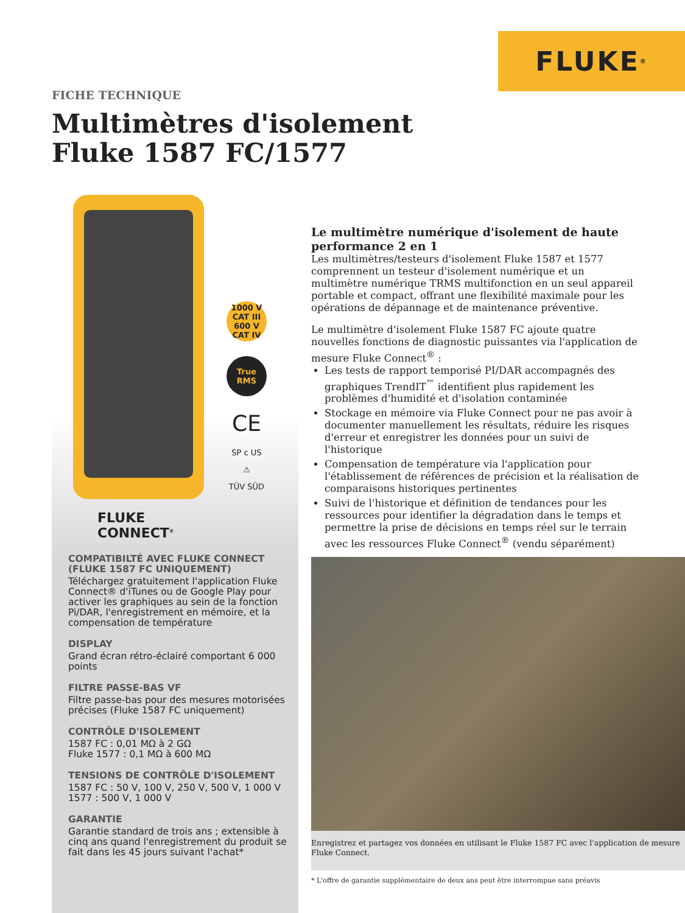FLUKE<sup>®</sup>
FICHE TECHNIQUE
Multimètres d'isolement
Fluke 1587 FC/1577
1000 V CAT III 600 V CAT IV
True RMS
CE
SP c US
⚠
TÜV SÜD
FLUKE
CONNECT<sup>®</sup>
COMPATIBILTÉ AVEC FLUKE CONNECT (FLUKE 1587 FC UNIQUEMENT)
Téléchargez gratuitement l'application Fluke Connect® d'iTunes ou de Google Play pour activer les graphiques au sein de la fonction Pi/DAR, l'enregistrement en mémoire, et la compensation de température
DISPLAY
Grand écran rétro-éclairé comportant 6 000 points
FILTRE PASSE-BAS VF
Filtre passe-bas pour des mesures motorisées précises (Fluke 1587 FC uniquement)
CONTRÔLE D'ISOLEMENT
1587 FC : 0,01 MΩ à 2 GΩ
Fluke 1577 : 0,1 MΩ à 600 MΩ
TENSIONS DE CONTRÔLE D'ISOLEMENT
1587 FC : 50 V, 100 V, 250 V, 500 V, 1 000 V
1577 : 500 V, 1 000 V
GARANTIE
Garantie standard de trois ans ; extensible à cinq ans quand l'enregistrement du produit se fait dans les 45 jours suivant l'achat*
Le multimètre numérique d'isolement de haute performance 2 en 1
Les multimètres/testeurs d'isolement Fluke 1587 et 1577 comprennent un testeur d'isolement numérique et un multimètre numérique TRMS multifonction en un seul appareil portable et compact, offrant une flexibilité maximale pour les opérations de dépannage et de maintenance préventive.
Le multimètre d'isolement Fluke 1587 FC ajoute quatre nouvelles fonctions de diagnostic puissantes via l'application de mesure Fluke Connect<sup>®</sup> :
Les tests de rapport temporisé PI/DAR accompagnés des graphiques TrendIT<sup>™</sup> identifient plus rapidement les problèmes d'humidité et d'isolation contaminée
Stockage en mémoire via Fluke Connect pour ne pas avoir à documenter manuellement les résultats, réduire les risques d'erreur et enregistrer les données pour un suivi de l'historique
Compensation de température via l'application pour l'établissement de références de précision et la réalisation de comparaisons historiques pertinentes
Suivi de l'historique et définition de tendances pour les ressources pour identifier la dégradation dans le temps et permettre la prise de décisions en temps réel sur le terrain avec les ressources Fluke Connect<sup>®</sup> (vendu séparément)
Enregistrez et partagez vos données en utilisant le Fluke 1587 FC avec l'application de mesure Fluke Connect.
* L'offre de garantie supplémentaire de deux ans peut être interrompue sans préavis